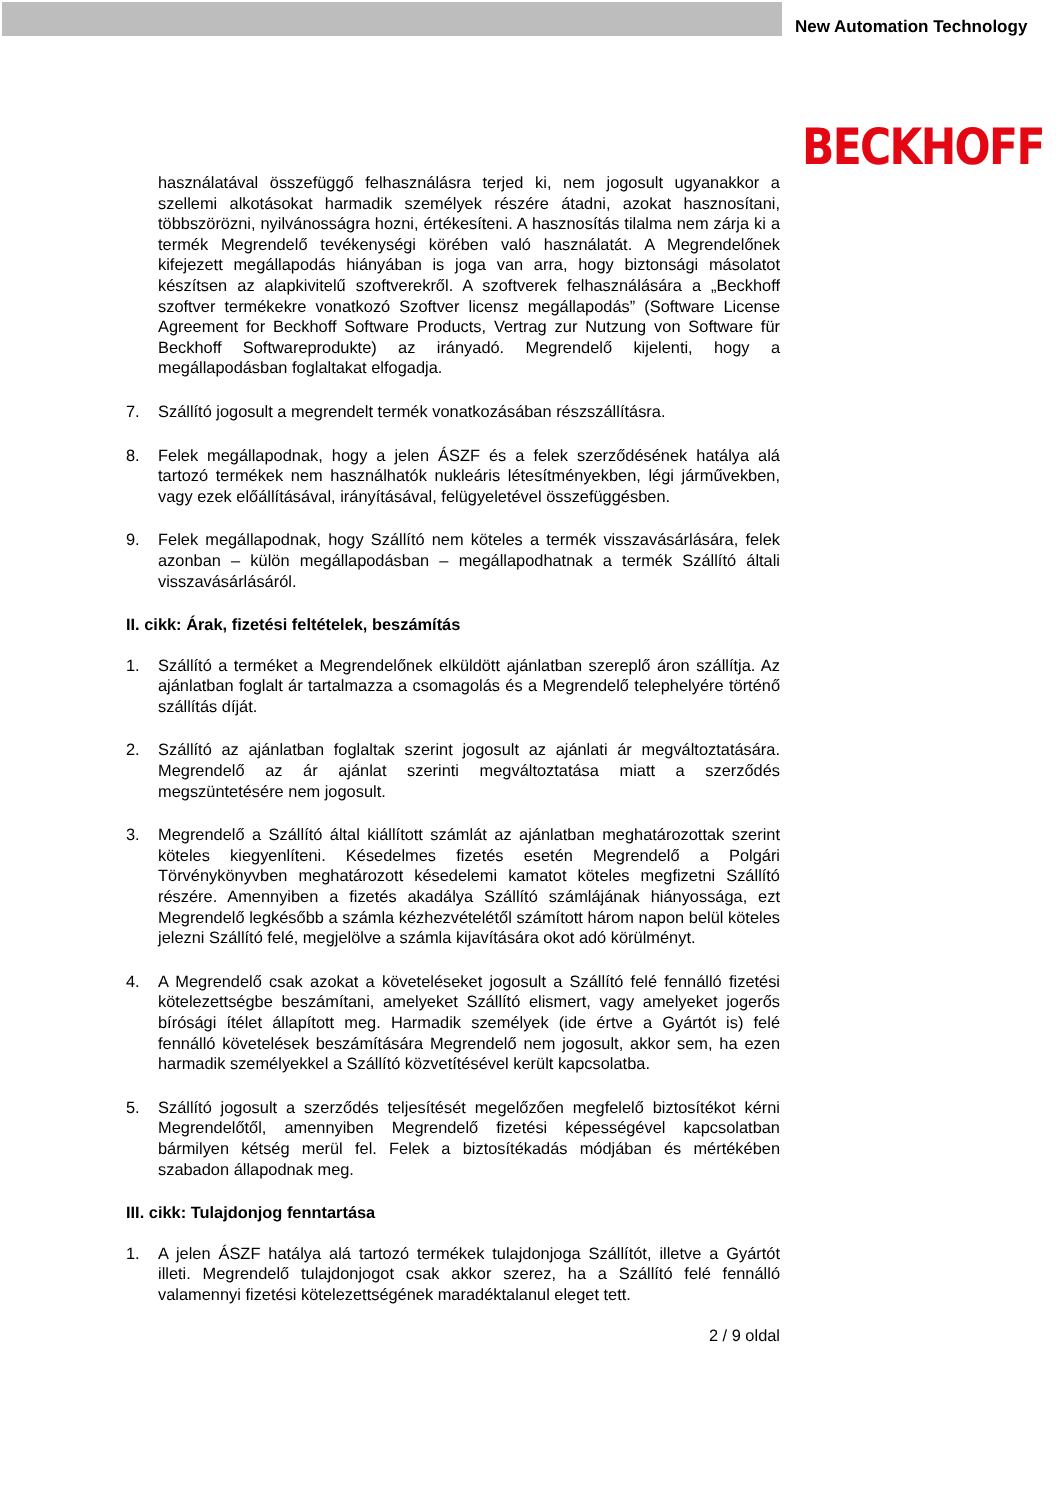New Automation Technology
BECKHOFF
használatával összefüggő felhasználásra terjed ki, nem jogosult ugyanakkor a szellemi alkotásokat harmadik személyek részére átadni, azokat hasznosítani, többszörözni, nyilvánosságra hozni, értékesíteni. A hasznosítás tilalma nem zárja ki a termék Megrendelő tevékenységi körében való használatát. A Megrendelőnek kifejezett megállapodás hiányában is joga van arra, hogy biztonsági másolatot készítsen az alapkivitelű szoftverekről. A szoftverek felhasználására a „Beckhoff szoftver termékekre vonatkozó Szoftver licensz megállapodás” (Software License Agreement for Beckhoff Software Products, Vertrag zur Nutzung von Software für Beckhoff Softwareprodukte) az irányadó. Megrendelő kijelenti, hogy a megállapodásban foglaltakat elfogadja.
7. Szállító jogosult a megrendelt termék vonatkozásában részszállításra.
8. Felek megállapodnak, hogy a jelen ÁSZF és a felek szerződésének hatálya alá tartozó termékek nem használhatók nukleáris létesítményekben, légi járművekben, vagy ezek előállításával, irányításával, felügyeletével összefüggésben.
9. Felek megállapodnak, hogy Szállító nem köteles a termék visszavásárlására, felek azonban – külön megállapodásban – megállapodhatnak a termék Szállító általi visszavásárlásáról.
II. cikk: Árak, fizetési feltételek, beszámítás
1. Szállító a terméket a Megrendelőnek elküldött ajánlatban szereplő áron szállítja. Az ajánlatban foglalt ár tartalmazza a csomagolás és a Megrendelő telephelyére történő szállítás díját.
2. Szállító az ajánlatban foglaltak szerint jogosult az ajánlati ár megváltoztatására. Megrendelő az ár ajánlat szerinti megváltoztatása miatt a szerződés megszüntetésére nem jogosult.
3. Megrendelő a Szállító által kiállított számlát az ajánlatban meghatározottak szerint köteles kiegyenlíteni. Késedelmes fizetés esetén Megrendelő a Polgári Törvénykönyvben meghatározott késedelemi kamatot köteles megfizetni Szállító részére. Amennyiben a fizetés akadálya Szállító számlájának hiányossága, ezt Megrendelő legkésőbb a számla kézhezvételétől számított három napon belül köteles jelezni Szállító felé, megjelölve a számla kijavítására okot adó körülményt.
4. A Megrendelő csak azokat a követeléseket jogosult a Szállító felé fennálló fizetési kötelezettségbe beszámítani, amelyeket Szállító elismert, vagy amelyeket jogerős bírósági ítélet állapított meg. Harmadik személyek (ide értve a Gyártót is) felé fennálló követelések beszámítására Megrendelő nem jogosult, akkor sem, ha ezen harmadik személyekkel a Szállító közvetítésével került kapcsolatba.
5. Szállító jogosult a szerződés teljesítését megelőzően megfelelő biztosítékot kérni Megrendelőtől, amennyiben Megrendelő fizetési képességével kapcsolatban bármilyen kétség merül fel. Felek a biztosítékadás módjában és mértékében szabadon állapodnak meg.
III. cikk: Tulajdonjog fenntartása
1. A jelen ÁSZF hatálya alá tartozó termékek tulajdonjoga Szállítót, illetve a Gyártót illeti. Megrendelő tulajdonjogot csak akkor szerez, ha a Szállító felé fennálló valamennyi fizetési kötelezettségének maradéktalanul eleget tett.
2 / 9 oldal